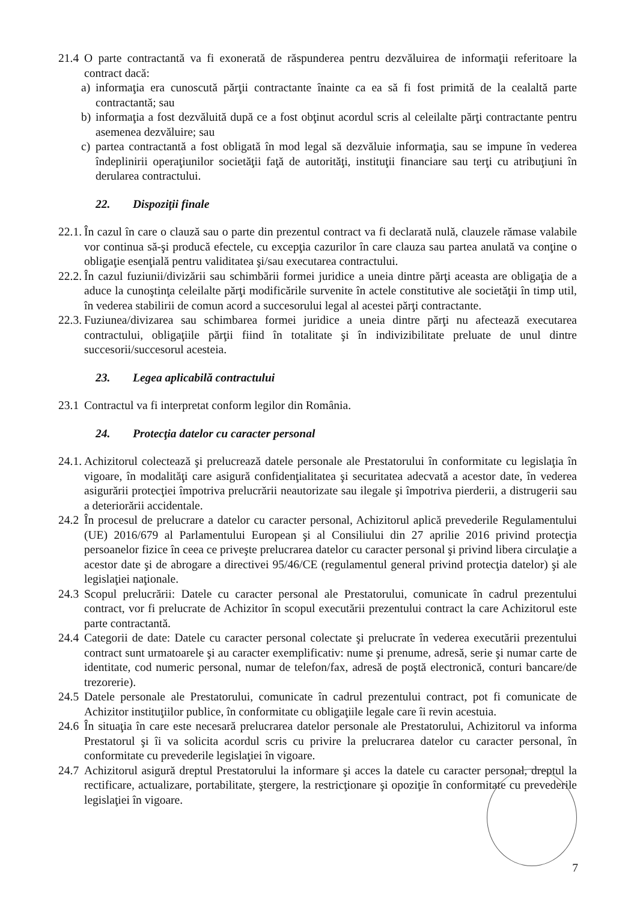21.4 O parte contractantă va fi exonerată de răspunderea pentru dezvăluirea de informaţii referitoare la contract dacă:
a) informaţia era cunoscută părţii contractante înainte ca ea să fi fost primită de la cealaltă parte contractantă; sau
b) informaţia a fost dezvăluită după ce a fost obţinut acordul scris al celeilalte părţi contractante pentru asemenea dezvăluire; sau
c) partea contractantă a fost obligată în mod legal să dezvăluie informaţia, sau se impune în vederea îndeplinirii operaţiunilor societăţii faţă de autorităţi, instituţii financiare sau terţi cu atribuţiuni în derularea contractului.
22. Dispoziţii finale
22.1. În cazul în care o clauză sau o parte din prezentul contract va fi declarată nulă, clauzele rămase valabile vor continua să-şi producă efectele, cu excepţia cazurilor în care clauza sau partea anulată va conţine o obligaţie esenţială pentru validitatea şi/sau executarea contractului.
22.2. În cazul fuziunii/divizării sau schimbării formei juridice a uneia dintre părţi aceasta are obligaţia de a aduce la cunoştinţa celeilalte părţi modificările survenite în actele constitutive ale societăţii în timp util, în vederea stabilirii de comun acord a succesorului legal al acestei părţi contractante.
22.3. Fuziunea/divizarea sau schimbarea formei juridice a uneia dintre părţi nu afectează executarea contractului, obligaţiile părţii fiind în totalitate şi în indivizibilitate preluate de unul dintre succesorii/succesorul acesteia.
23. Legea aplicabilă contractului
23.1 Contractul va fi interpretat conform legilor din România.
24. Protecţia datelor cu caracter personal
24.1. Achizitorul colectează şi prelucrează datele personale ale Prestatorului în conformitate cu legislaţia în vigoare, în modalităţi care asigură confidenţialitatea şi securitatea adecvată a acestor date, în vederea asigurării protecţiei împotriva prelucrării neautorizate sau ilegale şi împotriva pierderii, a distrugerii sau a deteriorării accidentale.
24.2 În procesul de prelucrare a datelor cu caracter personal, Achizitorul aplică prevederile Regulamentului (UE) 2016/679 al Parlamentului European şi al Consiliului din 27 aprilie 2016 privind protecţia persoanelor fizice în ceea ce priveşte prelucrarea datelor cu caracter personal şi privind libera circulaţie a acestor date şi de abrogare a directivei 95/46/CE (regulamentul general privind protecţia datelor) şi ale legislaţiei naţionale.
24.3 Scopul prelucrării: Datele cu caracter personal ale Prestatorului, comunicate în cadrul prezentului contract, vor fi prelucrate de Achizitor în scopul executării prezentului contract la care Achizitorul este parte contractantă.
24.4 Categorii de date: Datele cu caracter personal colectate şi prelucrate în vederea executării prezentului contract sunt urmatoarele şi au caracter exemplificativ: nume şi prenume, adresă, serie şi numar carte de identitate, cod numeric personal, numar de telefon/fax, adresă de poştă electronică, conturi bancare/de trezorerie).
24.5 Datele personale ale Prestatorului, comunicate în cadrul prezentului contract, pot fi comunicate de Achizitor instituţiilor publice, în conformitate cu obligaţiile legale care îi revin acestuia.
24.6 În situaţia în care este necesară prelucrarea datelor personale ale Prestatorului, Achizitorul va informa Prestatorul şi îi va solicita acordul scris cu privire la prelucrarea datelor cu caracter personal, în conformitate cu prevederile legislaţiei în vigoare.
24.7 Achizitorul asigură dreptul Prestatorului la informare şi acces la datele cu caracter personal, dreptul la rectificare, actualizare, portabilitate, ştergere, la restricţionare şi opoziţie în conformitate cu prevederile legislaţiei în vigoare.
7